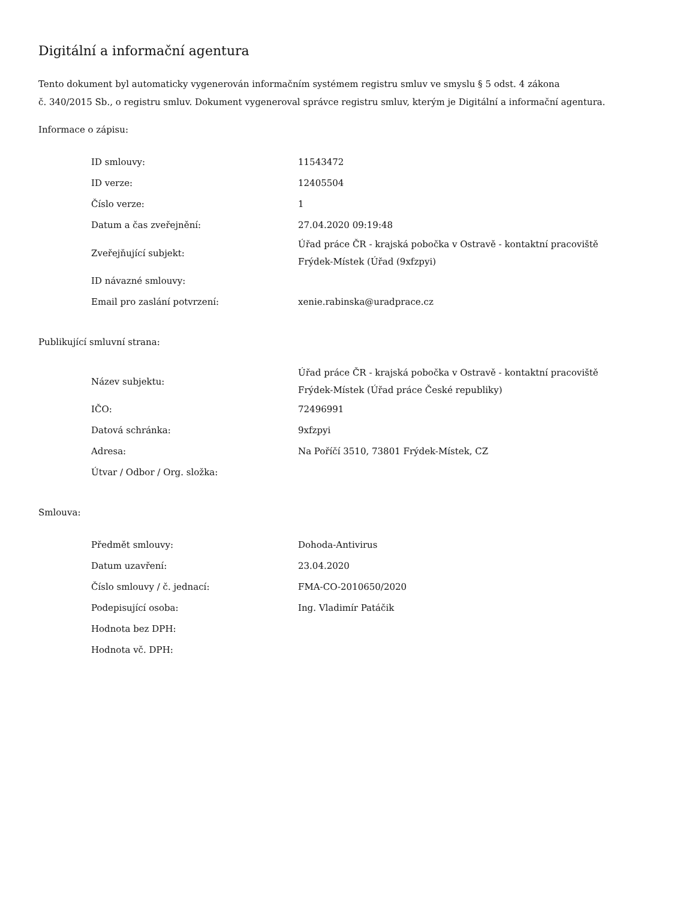Digitální a informační agentura
Tento dokument byl automaticky vygenerován informačním systémem registru smluv ve smyslu § 5 odst. 4 zákona
č. 340/2015 Sb., o registru smluv. Dokument vygeneroval správce registru smluv, kterým je Digitální a informační agentura.
Informace o zápisu:
| ID smlouvy: | 11543472 |
| ID verze: | 12405504 |
| Číslo verze: | 1 |
| Datum a čas zveřejnění: | 27.04.2020 09:19:48 |
| Zveřejňující subjekt: | Úřad práce ČR - krajská pobočka v Ostravě - kontaktní pracoviště Frýdek-Místek (Úřad (9xfzpyi) |
| ID návazné smlouvy: | |
| Email pro zaslání potvrzení: | xenie.rabinska@uradprace.cz |
Publikující smluvní strana:
| Název subjektu: | Úřad práce ČR - krajská pobočka v Ostravě - kontaktní pracoviště Frýdek-Místek (Úřad práce České republiky) |
| IČO: | 72496991 |
| Datová schránka: | 9xfzpyi |
| Adresa: | Na Poříčí 3510, 73801 Frýdek-Místek, CZ |
| Útvar / Odbor / Org. složka: | |
Smlouva:
| Předmět smlouvy: | Dohoda-Antivirus |
| Datum uzavření: | 23.04.2020 |
| Číslo smlouvy / č. jednací: | FMA-CO-2010650/2020 |
| Podepisující osoba: | Ing. Vladimír Patáčik |
| Hodnota bez DPH: | |
| Hodnota vč. DPH: | |